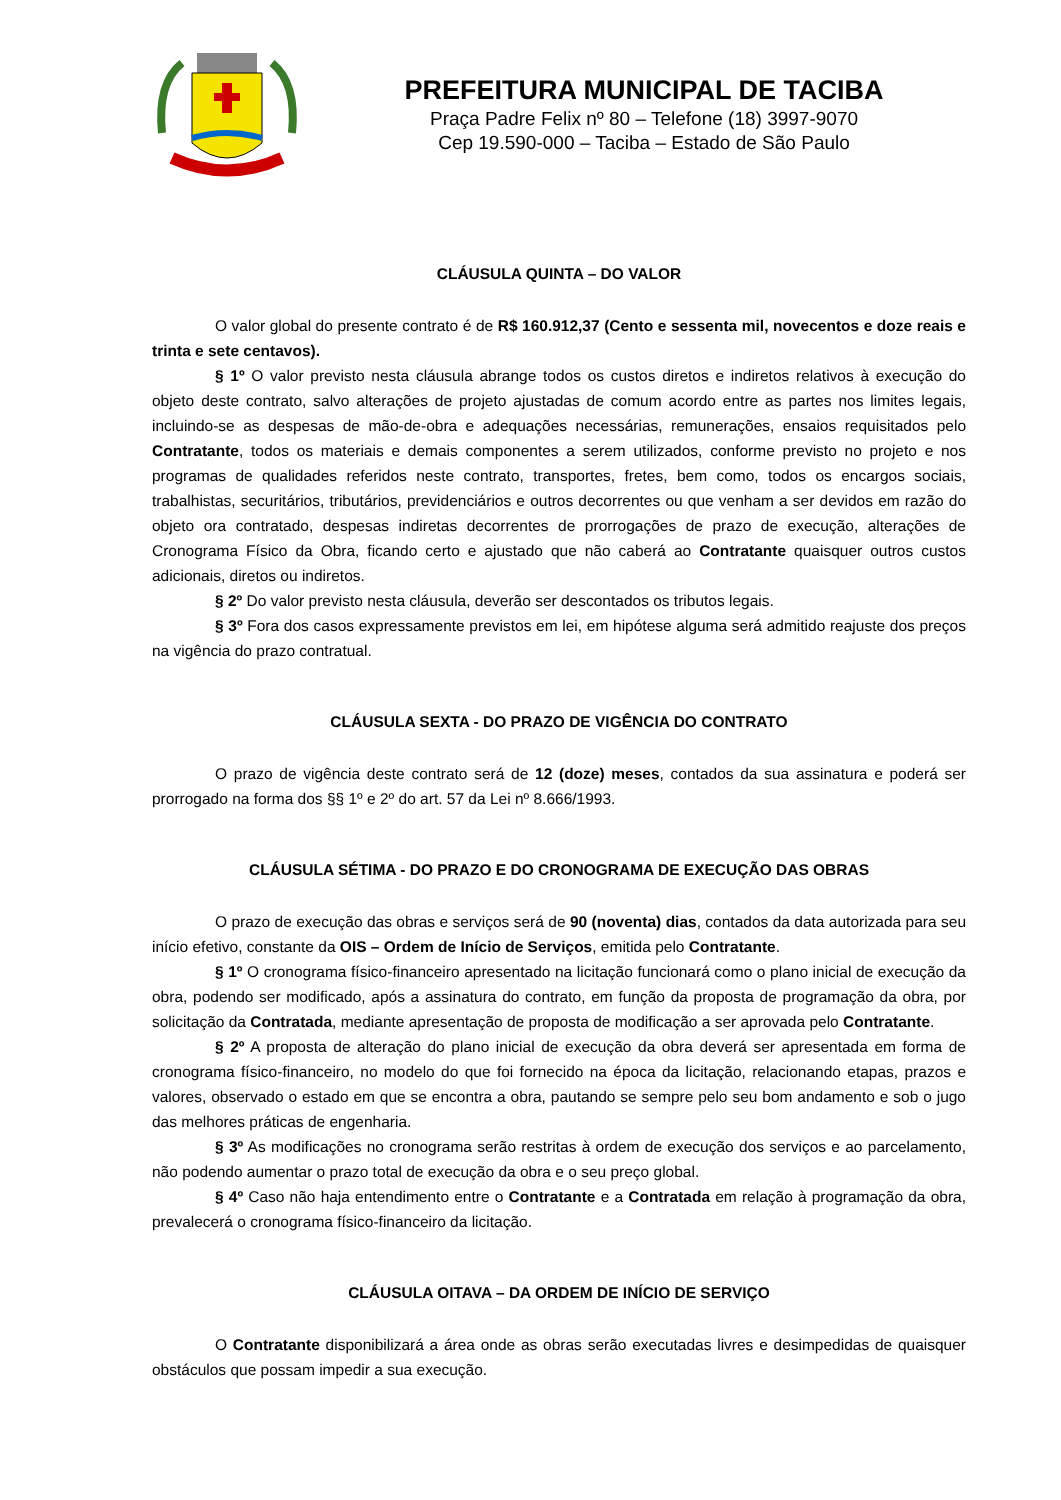PREFEITURA MUNICIPAL DE TACIBA
Praça Padre Felix nº 80 – Telefone (18) 3997-9070
Cep 19.590-000 – Taciba – Estado de São Paulo
CLÁUSULA QUINTA – DO VALOR
O valor global do presente contrato é de R$ 160.912,37 (Cento e sessenta mil, novecentos e doze reais e trinta e sete centavos).
§ 1º O valor previsto nesta cláusula abrange todos os custos diretos e indiretos relativos à execução do objeto deste contrato, salvo alterações de projeto ajustadas de comum acordo entre as partes nos limites legais, incluindo-se as despesas de mão-de-obra e adequações necessárias, remunerações, ensaios requisitados pelo Contratante, todos os materiais e demais componentes a serem utilizados, conforme previsto no projeto e nos programas de qualidades referidos neste contrato, transportes, fretes, bem como, todos os encargos sociais, trabalhistas, securitários, tributários, previdenciários e outros decorrentes ou que venham a ser devidos em razão do objeto ora contratado, despesas indiretas decorrentes de prorrogações de prazo de execução, alterações de Cronograma Físico da Obra, ficando certo e ajustado que não caberá ao Contratante quaisquer outros custos adicionais, diretos ou indiretos.
§ 2º Do valor previsto nesta cláusula, deverão ser descontados os tributos legais.
§ 3º Fora dos casos expressamente previstos em lei, em hipótese alguma será admitido reajuste dos preços na vigência do prazo contratual.
CLÁUSULA SEXTA - DO PRAZO DE VIGÊNCIA DO CONTRATO
O prazo de vigência deste contrato será de 12 (doze) meses, contados da sua assinatura e poderá ser prorrogado na forma dos §§ 1º e 2º do art. 57 da Lei nº 8.666/1993.
CLÁUSULA SÉTIMA - DO PRAZO E DO CRONOGRAMA DE EXECUÇÃO DAS OBRAS
O prazo de execução das obras e serviços será de 90 (noventa) dias, contados da data autorizada para seu início efetivo, constante da OIS – Ordem de Início de Serviços, emitida pelo Contratante.
§ 1º O cronograma físico-financeiro apresentado na licitação funcionará como o plano inicial de execução da obra, podendo ser modificado, após a assinatura do contrato, em função da proposta de programação da obra, por solicitação da Contratada, mediante apresentação de proposta de modificação a ser aprovada pelo Contratante.
§ 2º A proposta de alteração do plano inicial de execução da obra deverá ser apresentada em forma de cronograma físico-financeiro, no modelo do que foi fornecido na época da licitação, relacionando etapas, prazos e valores, observado o estado em que se encontra a obra, pautando se sempre pelo seu bom andamento e sob o jugo das melhores práticas de engenharia.
§ 3º As modificações no cronograma serão restritas à ordem de execução dos serviços e ao parcelamento, não podendo aumentar o prazo total de execução da obra e o seu preço global.
§ 4º Caso não haja entendimento entre o Contratante e a Contratada em relação à programação da obra, prevalecerá o cronograma físico-financeiro da licitação.
CLÁUSULA OITAVA – DA ORDEM DE INÍCIO DE SERVIÇO
O Contratante disponibilizará a área onde as obras serão executadas livres e desimpedidas de quaisquer obstáculos que possam impedir a sua execução.